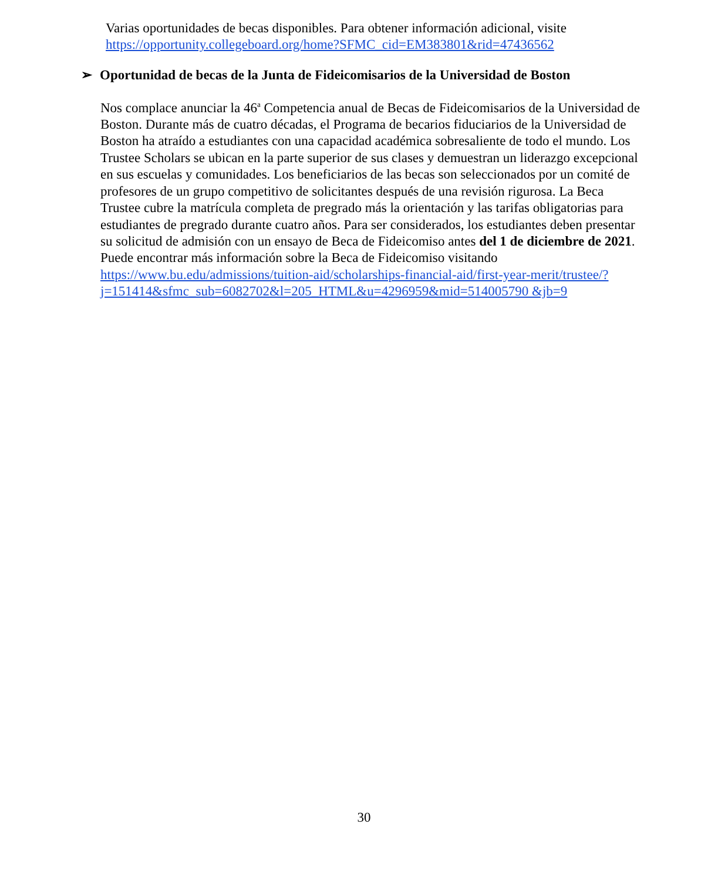Varias oportunidades de becas disponibles. Para obtener información adicional, visite https://opportunity.collegeboard.org/home?SFMC_cid=EM383801&rid=47436562
➢ Oportunidad de becas de la Junta de Fideicomisarios de la Universidad de Boston
Nos complace anunciar la 46<sup>a</sup> Competencia anual de Becas de Fideicomisarios de la Universidad de Boston. Durante más de cuatro décadas, el Programa de becarios fiduciarios de la Universidad de Boston ha atraído a estudiantes con una capacidad académica sobresaliente de todo el mundo. Los Trustee Scholars se ubican en la parte superior de sus clases y demuestran un liderazgo excepcional en sus escuelas y comunidades. Los beneficiarios de las becas son seleccionados por un comité de profesores de un grupo competitivo de solicitantes después de una revisión rigurosa. La Beca Trustee cubre la matrícula completa de pregrado más la orientación y las tarifas obligatorias para estudiantes de pregrado durante cuatro años. Para ser considerados, los estudiantes deben presentar su solicitud de admisión con un ensayo de Beca de Fideicomiso antes del 1 de diciembre de 2021. Puede encontrar más información sobre la Beca de Fideicomiso visitando https://www.bu.edu/admissions/tuition-aid/scholarships-financial-aid/first-year-merit/trustee/?j=151414&sfmc_sub=6082702&l=205_HTML&u=4296959&mid=514005790 &jb=9
30